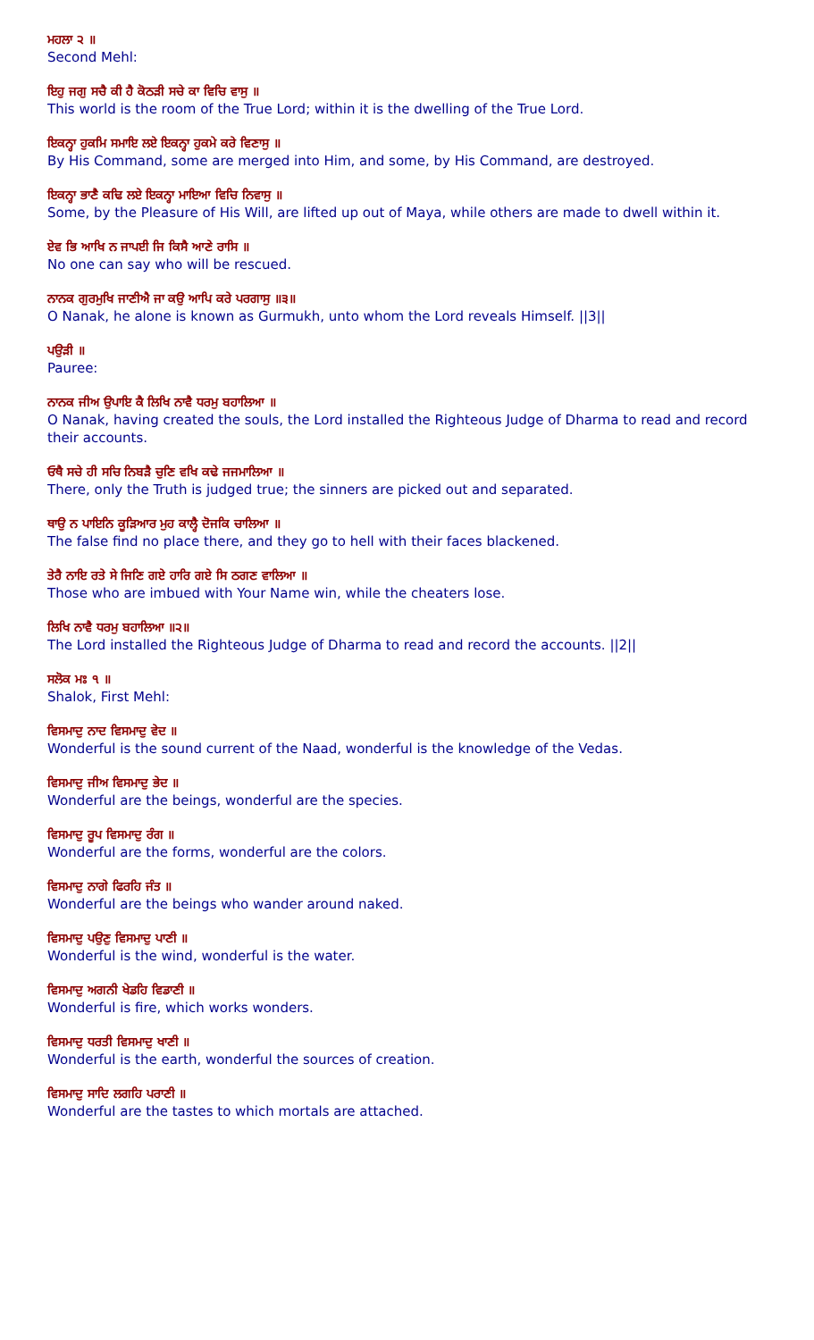ਮਹਲਾ ੨ ॥
Second Mehl:
ਇਹੁ ਜਗੁ ਸਚੈ ਕੀ ਹੈ ਕੋਠੜੀ ਸਚੇ ਕਾ ਵਿਚਿ ਵਾਸੁ ॥
This world is the room of the True Lord; within it is the dwelling of the True Lord.
ਇਕਨ੍ਹਾ ਹੁਕਮਿ ਸਮਾਇ ਲਏ ਇਕਨ੍ਹਾ ਹੁਕਮੇ ਕਰੇ ਵਿਣਾਸੁ ॥
By His Command, some are merged into Him, and some, by His Command, are destroyed.
ਇਕਨ੍ਹਾ ਭਾਣੈ ਕਢਿ ਲਏ ਇਕਨ੍ਹਾ ਮਾਇਆ ਵਿਚਿ ਨਿਵਾਸੁ ॥
Some, by the Pleasure of His Will, are lifted up out of Maya, while others are made to dwell within it.
ਏਵ ਭਿ ਆਖਿ ਨ ਜਾਪਈ ਜਿ ਕਿਸੈ ਆਣੇ ਰਾਸਿ ॥
No one can say who will be rescued.
ਨਾਨਕ ਗੁਰਮੁਖਿ ਜਾਣੀਐ ਜਾ ਕਉ ਆਪਿ ਕਰੇ ਪਰਗਾਸੁ ॥੩॥
O Nanak, he alone is known as Gurmukh, unto whom the Lord reveals Himself. ||3||
ਪਉੜੀ ॥
Pauree:
ਨਾਨਕ ਜੀਅ ਉਪਾਇ ਕੈ ਲਿਖਿ ਨਾਵੈ ਧਰਮੁ ਬਹਾਲਿਆ ॥
O Nanak, having created the souls, the Lord installed the Righteous Judge of Dharma to read and record their accounts.
ਓਥੈ ਸਚੇ ਹੀ ਸਚਿ ਨਿਬੜੈ ਚੁਣਿ ਵਖਿ ਕਢੇ ਜਜਮਾਲਿਆ ॥
There, only the Truth is judged true; the sinners are picked out and separated.
ਥਾਉ ਨ ਪਾਇਨਿ ਕੂੜਿਆਰ ਮੁਹ ਕਾਲ੍ਹੈ ਦੋਜਕਿ ਚਾਲਿਆ ॥
The false find no place there, and they go to hell with their faces blackened.
ਤੇਰੈ ਨਾਇ ਰਤੇ ਸੇ ਜਿਣਿ ਗਏ ਹਾਰਿ ਗਏ ਸਿ ਠਗਣ ਵਾਲਿਆ ॥
Those who are imbued with Your Name win, while the cheaters lose.
ਲਿਖਿ ਨਾਵੈ ਧਰਮੁ ਬਹਾਲਿਆ ॥੨॥
The Lord installed the Righteous Judge of Dharma to read and record the accounts. ||2||
ਸਲੋਕ ਮਃ ੧ ॥
Shalok, First Mehl:
ਵਿਸਮਾਦੁ ਨਾਦ ਵਿਸਮਾਦੁ ਵੇਦ ॥
Wonderful is the sound current of the Naad, wonderful is the knowledge of the Vedas.
ਵਿਸਮਾਦੁ ਜੀਅ ਵਿਸਮਾਦੁ ਭੇਦ ॥
Wonderful are the beings, wonderful are the species.
ਵਿਸਮਾਦੁ ਰੂਪ ਵਿਸਮਾਦੁ ਰੰਗ ॥
Wonderful are the forms, wonderful are the colors.
ਵਿਸਮਾਦੁ ਨਾਗੇ ਫਿਰਹਿ ਜੰਤ ॥
Wonderful are the beings who wander around naked.
ਵਿਸਮਾਦੁ ਪਉਣੁ ਵਿਸਮਾਦੁ ਪਾਣੀ ॥
Wonderful is the wind, wonderful is the water.
ਵਿਸਮਾਦੁ ਅਗਨੀ ਖੇਡਹਿ ਵਿਡਾਣੀ ॥
Wonderful is fire, which works wonders.
ਵਿਸਮਾਦੁ ਧਰਤੀ ਵਿਸਮਾਦੁ ਖਾਣੀ ॥
Wonderful is the earth, wonderful the sources of creation.
ਵਿਸਮਾਦੁ ਸਾਦਿ ਲਗਹਿ ਪਰਾਣੀ ॥
Wonderful are the tastes to which mortals are attached.